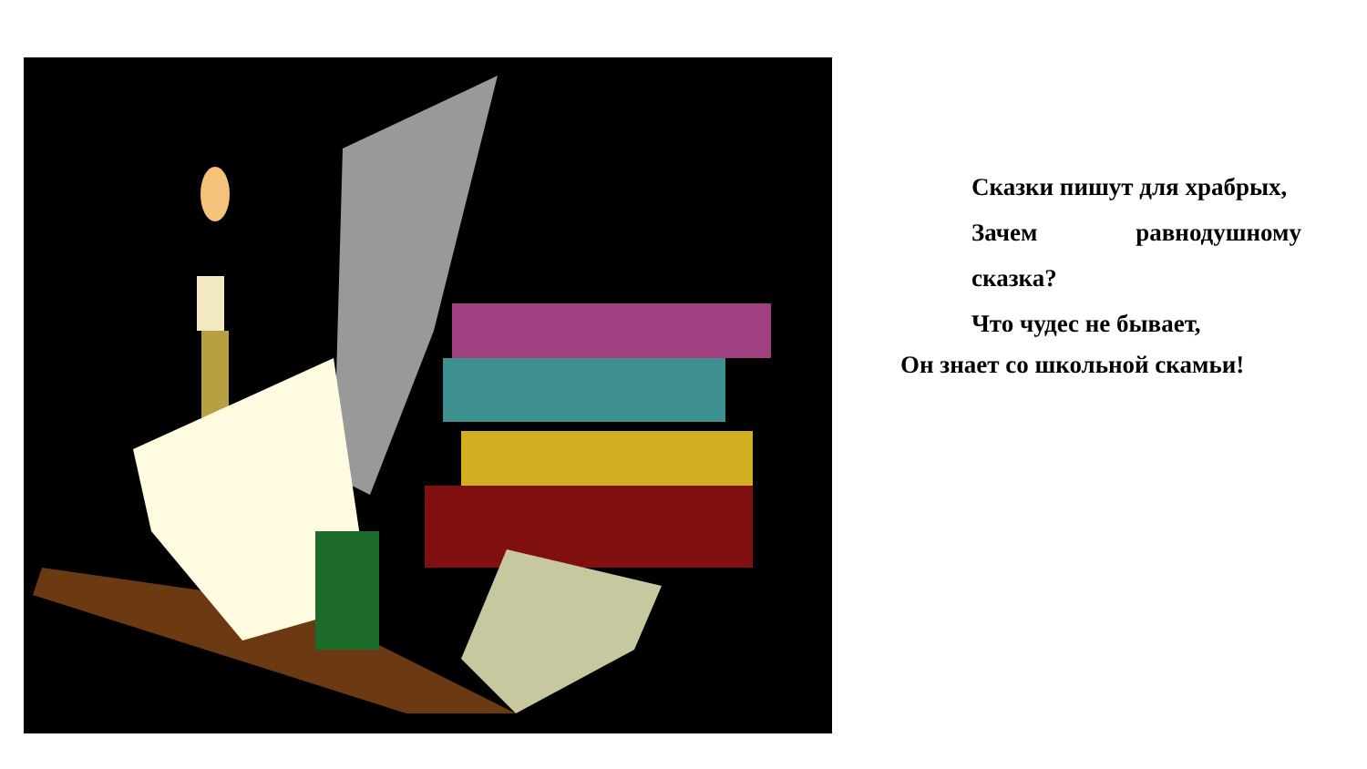Сказки пишут для храбрых,
Зачем равнодушному
сказка?
Что чудес не бывает,
Он знает со школьной скамьи!